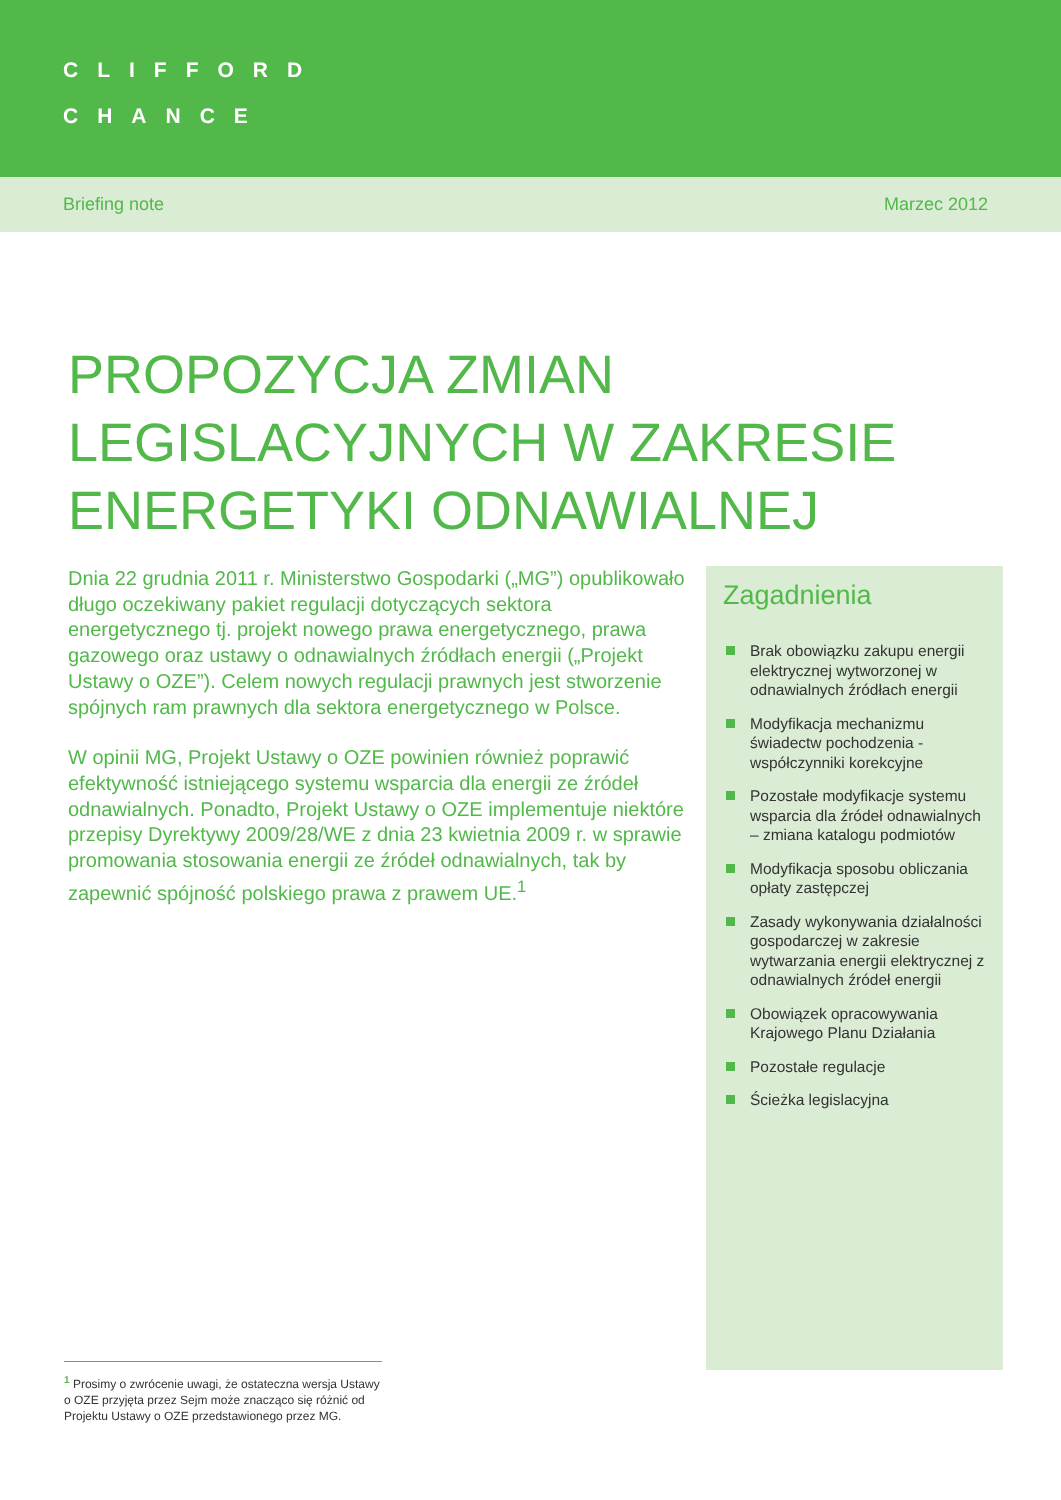CLIFFORD
CHANCE
Briefing note Marzec 2012
PROPOZYCJA ZMIAN
LEGISLACYJNYCH W ZAKRESIE
ENERGETYKI ODNAWIALNEJ
Dnia 22 grudnia 2011 r. Ministerstwo Gospodarki („MG”) opublikowało długo oczekiwany pakiet regulacji dotyczących sektora energetycznego tj. projekt nowego prawa energetycznego, prawa gazowego oraz ustawy o odnawialnych źródłach energii („Projekt Ustawy o OZE”). Celem nowych regulacji prawnych jest stworzenie spójnych ram prawnych dla sektora energetycznego w Polsce.
W opinii MG, Projekt Ustawy o OZE powinien również poprawić efektywność istniejącego systemu wsparcia dla energii ze źródeł odnawialnych. Ponadto, Projekt Ustawy o OZE implementuje niektóre przepisy Dyrektywy 2009/28/WE z dnia 23 kwietnia 2009 r. w sprawie promowania stosowania energii ze źródeł odnawialnych, tak by zapewnić spójność polskiego prawa z prawem UE.<sup>1</sup>
Zagadnienia
Brak obowiązku zakupu energii elektrycznej wytworzonej w odnawialnych źródłach energii
Modyfikacja mechanizmu świadectw pochodzenia - współczynniki korekcyjne
Pozostałe modyfikacje systemu wsparcia dla źródeł odnawialnych – zmiana katalogu podmiotów
Modyfikacja sposobu obliczania opłaty zastępczej
Zasady wykonywania działalności gospodarczej w zakresie wytwarzania energii elektrycznej z odnawialnych źródeł energii
Obowiązek opracowywania Krajowego Planu Działania
Pozostałe regulacje
Ścieżka legislacyjna
<sup>1</sup> Prosimy o zwrócenie uwagi, że ostateczna wersja Ustawy o OZE przyjęta przez Sejm może znacząco się różnić od Projektu Ustawy o OZE przedstawionego przez MG.